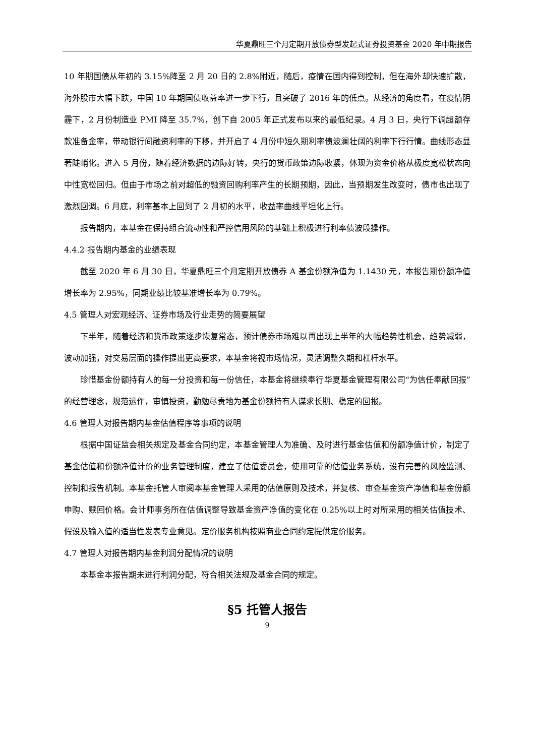华夏鼎旺三个月定期开放债券型发起式证券投资基金 2020 年中期报告
10 年期国债从年初的 3.15%降至 2 月 20 日的 2.8%附近，随后，疫情在国内得到控制，但在海外却快速扩散，海外股市大幅下跌，中国 10 年期国债收益率进一步下行，且突破了 2016 年的低点。从经济的角度看，在疫情阴霾下，2 月份制造业 PMI 降至 35.7%，创下自 2005 年正式发布以来的最低纪录。4 月 3 日，央行下调超额存款准备金率，带动银行间融资利率的下移，并开启了 4 月份中短久期利率债波澜壮阔的利率下行行情。曲线形态显著陡峭化。进入 5 月份，随着经济数据的边际好转，央行的货币政策边际收紧，体现为资金价格从极度宽松状态向中性宽松回归。但由于市场之前对超低的融资回购利率产生的长期预期，因此，当预期发生改变时，债市也出现了激烈回调。6 月底，利率基本上回到了 2 月初的水平，收益率曲线平坦化上行。
报告期内，本基金在保持组合流动性和严控信用风险的基础上积极进行利率债波段操作。
4.4.2 报告期内基金的业绩表现
截至 2020 年 6 月 30 日，华夏鼎旺三个月定期开放债券 A 基金份额净值为 1.1430 元，本报告期份额净值增长率为 2.95%，同期业绩比较基准增长率为 0.79%。
4.5 管理人对宏观经济、证券市场及行业走势的简要展望
下半年，随着经济和货币政策逐步恢复常态，预计债券市场难以再出现上半年的大幅趋势性机会，趋势减弱，波动加强，对交易层面的操作提出更高要求，本基金将视市场情况，灵活调整久期和杠杆水平。
珍惜基金份额持有人的每一分投资和每一份信任，本基金将继续奉行华夏基金管理有限公司“为信任奉献回报”的经营理念，规范运作，审慎投资，勤勉尽责地为基金份额持有人谋求长期、稳定的回报。
4.6 管理人对报告期内基金估值程序等事项的说明
根据中国证监会相关规定及基金合同约定，本基金管理人为准确、及时进行基金估值和份额净值计价，制定了基金估值和份额净值计价的业务管理制度，建立了估值委员会，使用可靠的估值业务系统，设有完善的风险监测、控制和报告机制。本基金托管人审阅本基金管理人采用的估值原则及技术，并复核、审查基金资产净值和基金份额申购、赎回价格。会计师事务所在估值调整导致基金资产净值的变化在 0.25%以上时对所采用的相关估值技术、假设及输入值的适当性发表专业意见。定价服务机构按照商业合同约定提供定价服务。
4.7 管理人对报告期内基金利润分配情况的说明
本基金本报告期未进行利润分配，符合相关法规及基金合同的规定。
§5 托管人报告
9